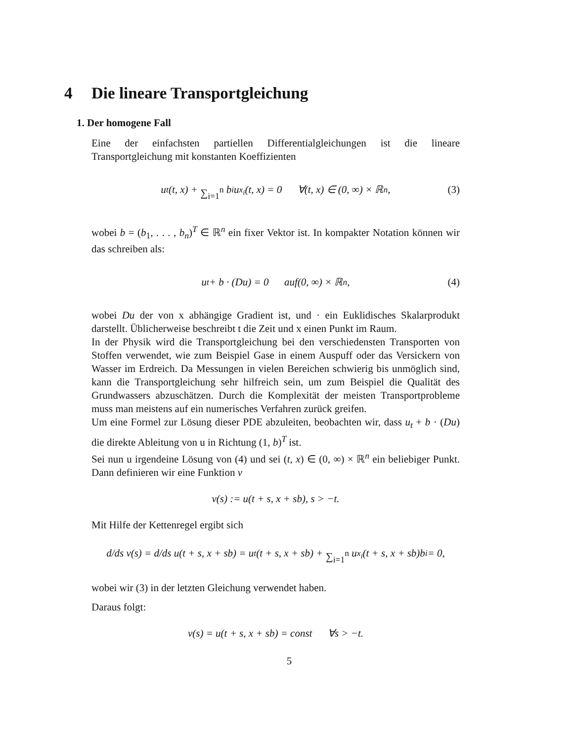4 Die lineare Transportgleichung
1. Der homogene Fall
Eine der einfachsten partiellen Differentialgleichungen ist die lineare Transportgleichung mit konstanten Koeffizienten
u<sub>t</sub>(t, x) + ∑<sub>i=1</sub><sup>n</sup> b<sub>i</sub>u<sub>x<sub>i</sub></sub>(t, x) = 0 ∀(t, x) ∈ (0, ∞) × ℝ<sup>n</sup>, (3)
wobei b = (b<sub>1</sub>, . . . , b<sub>n</sub>)<sup>T</sup> ∈ ℝ<sup>n</sup> ein fixer Vektor ist. In kompakter Notation können wir das schreiben als:
u<sub>t</sub> + b · (Du) = 0 auf(0, ∞) × ℝ<sup>n</sup>, (4)
wobei Du der von x abhängige Gradient ist, und · ein Euklidisches Skalarprodukt darstellt. Üblicherweise beschreibt t die Zeit und x einen Punkt im Raum.
In der Physik wird die Transportgleichung bei den verschiedensten Transporten von Stoffen verwendet, wie zum Beispiel Gase in einem Auspuff oder das Versickern von Wasser im Erdreich. Da Messungen in vielen Bereichen schwierig bis unmöglich sind, kann die Transportgleichung sehr hilfreich sein, um zum Beispiel die Qualität des Grundwassers abzuschätzen. Durch die Komplexität der meisten Transportprobleme muss man meistens auf ein numerisches Verfahren zurück greifen.
Um eine Formel zur Lösung dieser PDE abzuleiten, beobachten wir, dass u<sub>t</sub> + b · (Du) die direkte Ableitung von u in Richtung (1, b)<sup>T</sup> ist.
Sei nun u irgendeine Lösung von (4) und sei (t, x) ∈ (0, ∞) × ℝ<sup>n</sup> ein beliebiger Punkt. Dann definieren wir eine Funktion ν
ν(s) := u(t + s, x + sb), s > −t.
Mit Hilfe der Kettenregel ergibt sich
d/ds ν(s) = d/ds u(t + s, x + sb) = u<sub>t</sub>(t + s, x + sb) + ∑<sub>i=1</sub><sup>n</sup> u<sub>x<sub>i</sub></sub>(t + s, x + sb)b<sub>i</sub> = 0,
wobei wir (3) in der letzten Gleichung verwendet haben.
Daraus folgt:
ν(s) = u(t + s, x + sb) = const ∀s > −t.
5